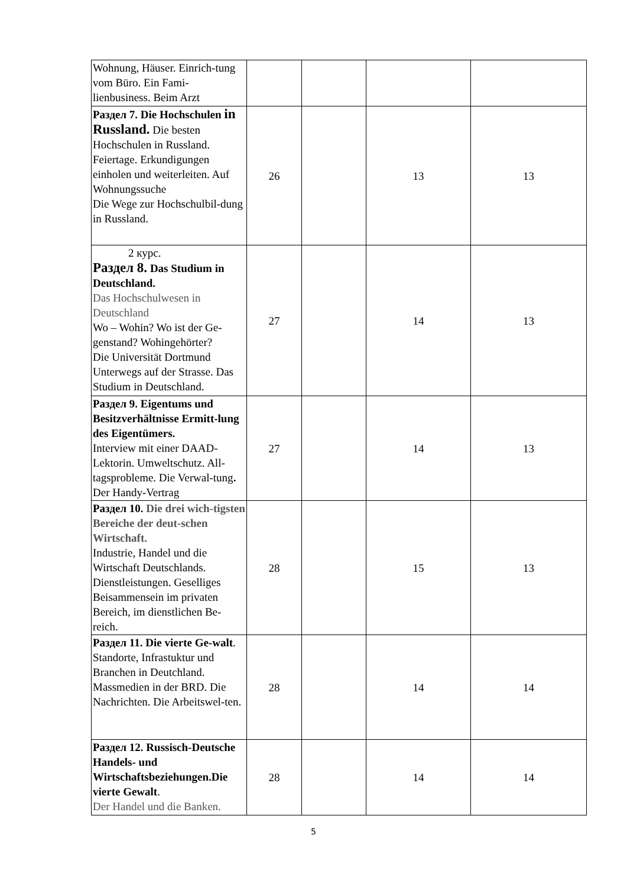| Wohnung, Häuser. Einrich-tung vom Büro. Ein Fami-lienbusiness. Beim Arzt | | | | |
| Раздел 7. Die Hochschulen in Russland. Die besten Hochschulen in Russland. Feiertage. Erkundigungen einholen und weiterleiten. Auf Wohnungssuche Die Wege zur Hochschulbil-dung in Russland. | 26 | | 13 | 13 |
| 2 курс. Раздел 8. Das Studium in Deutschland. Das Hochschulwesen in Deutschland Wo – Wohin? Wo ist der Ge-genstand? Wohingehörter? Die Universität Dortmund Unterwegs auf der Strasse. Das Studium in Deutschland. | 27 | | 14 | 13 |
| Раздел 9. Eigentums und Besitzverhältnisse Ermitt-lung des Eigentümers. Interview mit einer DAAD-Lektorin. Umweltschutz. All-tagsprobleme. Die Verwal-tung . Der Handy-Vertrag | 27 | | 14 | 13 |
| Раздел 10. Die drei wich-tigsten Bereiche der deut-schen Wirtschaft. Industrie, Handel und die Wirtschaft Deutschlands. Dienstleistungen. Geselliges Beisammensein im privaten Bereich, im dienstlichen Be-reich. | 28 | | 15 | 13 |
| Раздел 11. Die vierte Ge-walt . Standorte, Infrastuktur und Branchen in Deutchland. Massmedien in der BRD. Die Nachrichten. Die Arbeitswel-ten. | 28 | | 14 | 14 |
| Раздел 12. Russisch-Deutsche Handels- und Wirtschaftsbeziehungen.Die vierte Gewalt . Der Handel und die Banken. | 28 | | 14 | 14 |
5